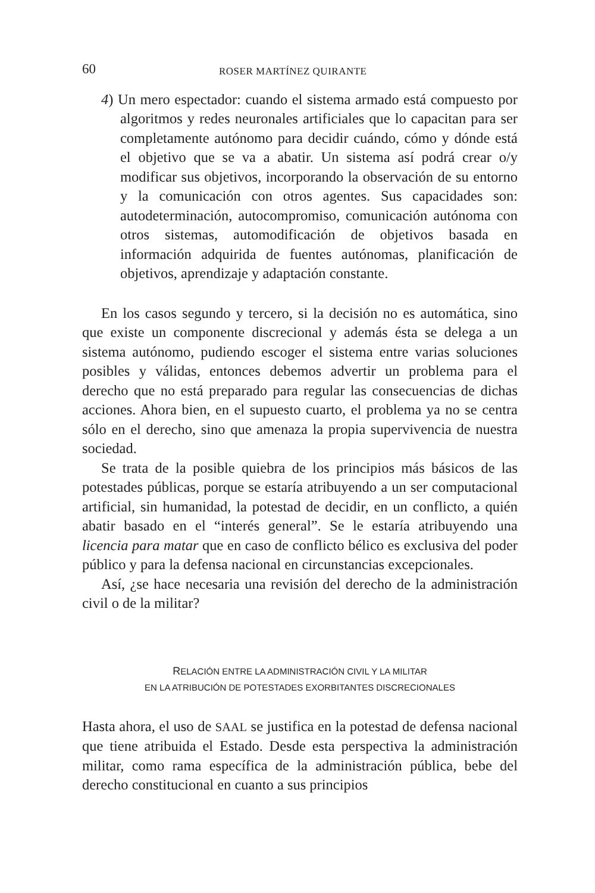60 ROSER MARTÍNEZ QUIRANTE
4) Un mero espectador: cuando el sistema armado está compuesto por algoritmos y redes neuronales artificiales que lo capacitan para ser completamente autónomo para decidir cuándo, cómo y dónde está el objetivo que se va a abatir. Un sistema así podrá crear o/y modificar sus objetivos, incorporando la observación de su entorno y la comunicación con otros agentes. Sus capacidades son: autodeterminación, autocompromiso, comunicación autónoma con otros sistemas, automodificación de objetivos basada en información adquirida de fuentes autónomas, planificación de objetivos, aprendizaje y adaptación constante.
En los casos segundo y tercero, si la decisión no es automática, sino que existe un componente discrecional y además ésta se delega a un sistema autónomo, pudiendo escoger el sistema entre varias soluciones posibles y válidas, entonces debemos advertir un problema para el derecho que no está preparado para regular las consecuencias de dichas acciones. Ahora bien, en el supuesto cuarto, el problema ya no se centra sólo en el derecho, sino que amenaza la propia supervivencia de nuestra sociedad.
Se trata de la posible quiebra de los principios más básicos de las potestades públicas, porque se estaría atribuyendo a un ser computacional artificial, sin humanidad, la potestad de decidir, en un conflicto, a quién abatir basado en el “interés general”. Se le estaría atribuyendo una licencia para matar que en caso de conflicto bélico es exclusiva del poder público y para la defensa nacional en circunstancias excepcionales.
Así, ¿se hace necesaria una revisión del derecho de la administración civil o de la militar?
RELACIÓN ENTRE LA ADMINISTRACIÓN CIVIL Y LA MILITAR
EN LA ATRIBUCIÓN DE POTESTADES EXORBITANTES DISCRECIONALES
Hasta ahora, el uso de SAAL se justifica en la potestad de defensa nacional que tiene atribuida el Estado. Desde esta perspectiva la administración militar, como rama específica de la administración pública, bebe del derecho constitucional en cuanto a sus principios